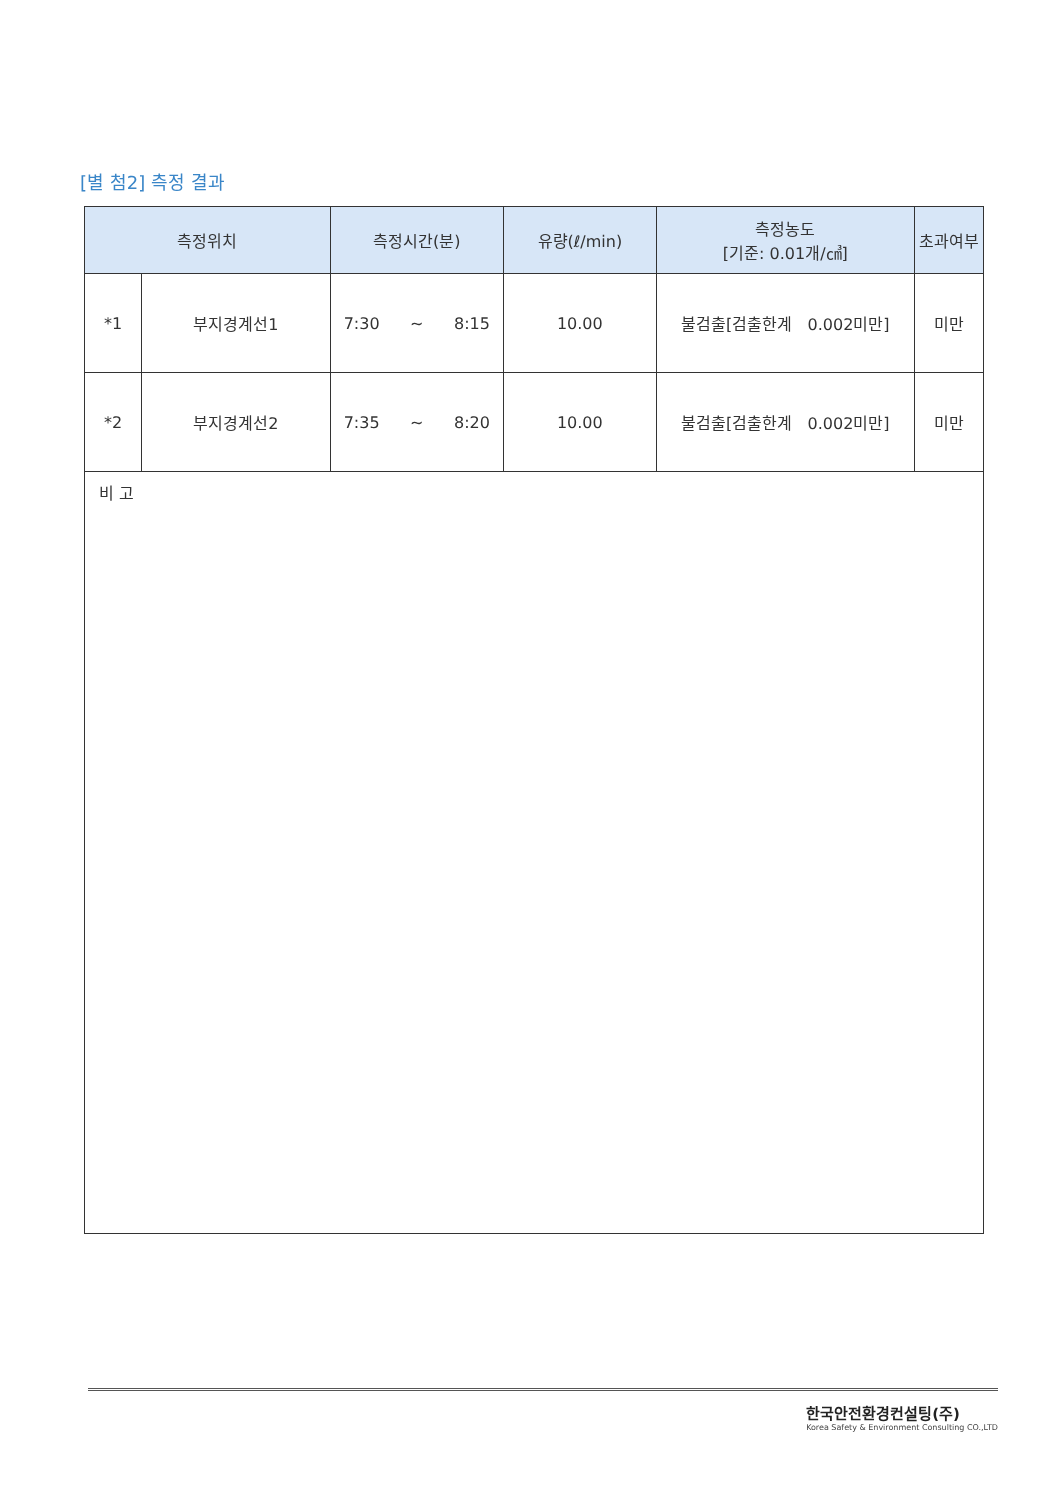[별 첨2] 측정 결과
| 측정위치 | | 측정시간(분) | 유량(ℓ/min) | 측정농도 [기준: 0.01개/㎤] | 초과여부 |
| --- | --- | --- | --- | --- | --- |
| *1 | 부지경계선1 | 7:30 ~ 8:15 | 10.00 | 불검출[검출한계 0.002미만] | 미만 |
| *2 | 부지경계선2 | 7:35 ~ 8:20 | 10.00 | 불검출[검출한계 0.002미만] | 미만 |
| 비 고 | | | | | |
한국안전환경컨설팅(주)
Korea Safety & Environment Consulting CO.,LTD